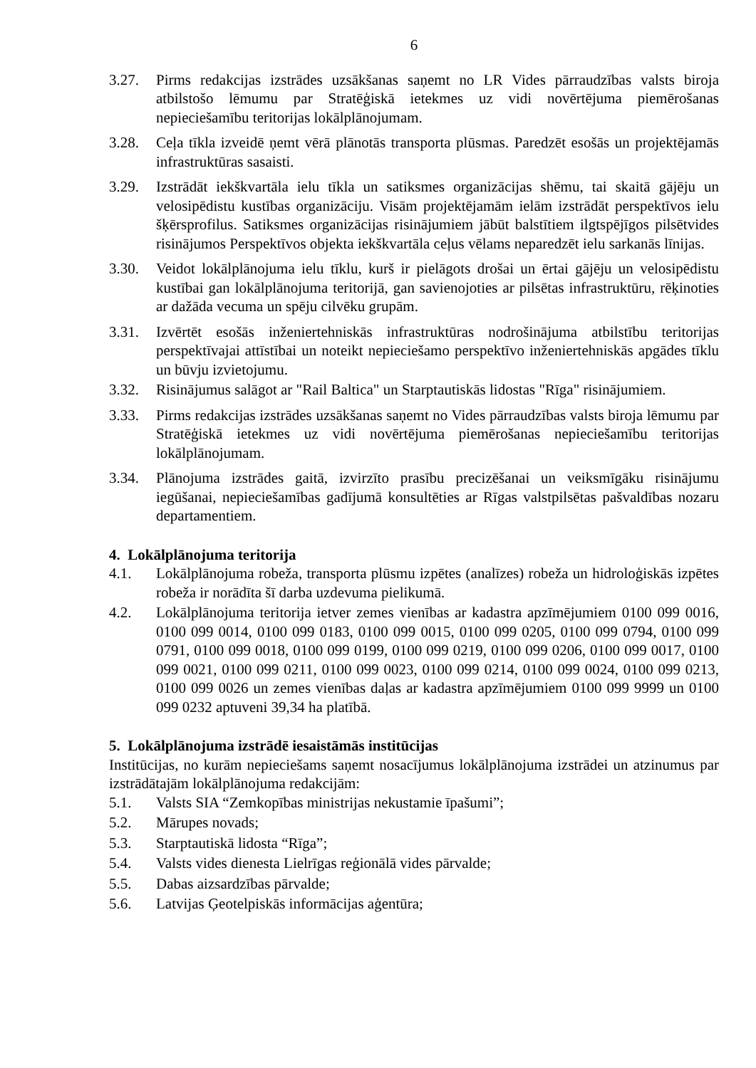6
3.27. Pirms redakcijas izstrādes uzsākšanas saņemt no LR Vides pārraudzības valsts biroja atbilstošo lēmumu par Stratēģiskā ietekmes uz vidi novērtējuma piemērošanas nepieciešamību teritorijas lokālplānojumam.
3.28. Ceļa tīkla izveidē ņemt vērā plānotās transporta plūsmas. Paredzēt esošās un projektējamās infrastruktūras sasaisti.
3.29. Izstrādāt iekškvartāla ielu tīkla un satiksmes organizācijas shēmu, tai skaitā gājēju un velosipēdistu kustības organizāciju. Visām projektējamām ielām izstrādāt perspektīvos ielu šķērsprofilus. Satiksmes organizācijas risinājumiem jābūt balstītiem ilgtspējīgos pilsētvides risinājumos Perspektīvos objekta iekškvartāla ceļus vēlams neparedzēt ielu sarkanās līnijas.
3.30. Veidot lokālplānojuma ielu tīklu, kurš ir pielāgots drošai un ērtai gājēju un velosipēdistu kustībai gan lokālplānojuma teritorijā, gan savienojoties ar pilsētas infrastruktūru, rēķinoties ar dažāda vecuma un spēju cilvēku grupām.
3.31. Izvērtēt esošās inženiertehniskās infrastruktūras nodrošinājuma atbilstību teritorijas perspektīvajai attīstībai un noteikt nepieciešamo perspektīvo inženiertehniskās apgādes tīklu un būvju izvietojumu.
3.32. Risinājumus salāgot ar "Rail Baltica" un Starptautiskās lidostas "Rīga" risinājumiem.
3.33. Pirms redakcijas izstrādes uzsākšanas saņemt no Vides pārraudzības valsts biroja lēmumu par Stratēģiskā ietekmes uz vidi novērtējuma piemērošanas nepieciešamību teritorijas lokālplānojumam.
3.34. Plānojuma izstrādes gaitā, izvirzīto prasību precizēšanai un veiksmīgāku risinājumu iegūšanai, nepieciešamības gadījumā konsultēties ar Rīgas valstpilsētas pašvaldības nozaru departamentiem.
4. Lokālplānojuma teritorija
4.1. Lokālplānojuma robeža, transporta plūsmu izpētes (analīzes) robeža un hidroloģiskās izpētes robeža ir norādīta šī darba uzdevuma pielikumā.
4.2. Lokālplānojuma teritorija ietver zemes vienības ar kadastra apzīmējumiem 0100 099 0016, 0100 099 0014, 0100 099 0183, 0100 099 0015, 0100 099 0205, 0100 099 0794, 0100 099 0791, 0100 099 0018, 0100 099 0199, 0100 099 0219, 0100 099 0206, 0100 099 0017, 0100 099 0021, 0100 099 0211, 0100 099 0023, 0100 099 0214, 0100 099 0024, 0100 099 0213, 0100 099 0026 un zemes vienības daļas ar kadastra apzīmējumiem 0100 099 9999 un 0100 099 0232 aptuveni 39,34 ha platībā.
5. Lokālplānojuma izstrādē iesaistāmās institūcijas
Institūcijas, no kurām nepieciešams saņemt nosacījumus lokālplānojuma izstrādei un atzinumus par izstrādātajām lokālplānojuma redakcijām:
5.1. Valsts SIA “Zemkopības ministrijas nekustamie īpašumi”;
5.2. Mārupes novads;
5.3. Starptautiskā lidosta “Rīga”;
5.4. Valsts vides dienesta Lielrīgas reģionālā vides pārvalde;
5.5. Dabas aizsardzības pārvalde;
5.6. Latvijas Ģeotelpiskās informācijas aģentūra;